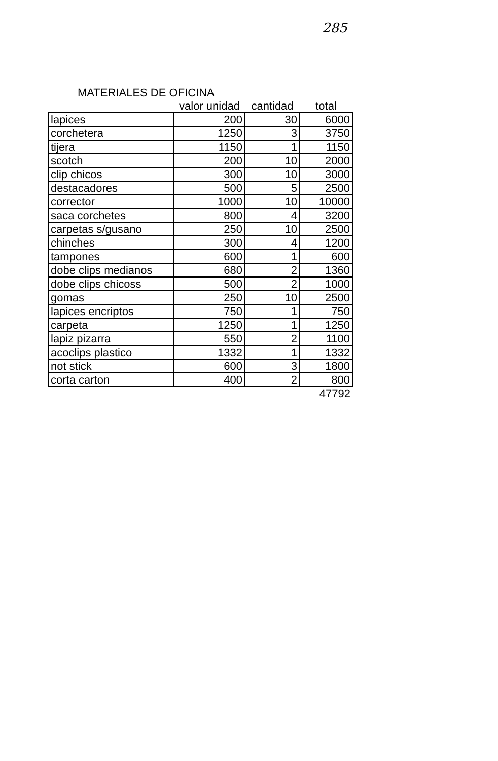285
MATERIALES DE OFICINA
| | valor unidad | cantidad | total |
| --- | --- | --- | --- |
| lapices | 200 | 30 | 6000 |
| corchetera | 1250 | 3 | 3750 |
| tijera | 1150 | 1 | 1150 |
| scotch | 200 | 10 | 2000 |
| clip chicos | 300 | 10 | 3000 |
| destacadores | 500 | 5 | 2500 |
| corrector | 1000 | 10 | 10000 |
| saca corchetes | 800 | 4 | 3200 |
| carpetas s/gusano | 250 | 10 | 2500 |
| chinches | 300 | 4 | 1200 |
| tampones | 600 | 1 | 600 |
| dobe clips medianos | 680 | 2 | 1360 |
| dobe clips chicoss | 500 | 2 | 1000 |
| gomas | 250 | 10 | 2500 |
| lapices encriptos | 750 | 1 | 750 |
| carpeta | 1250 | 1 | 1250 |
| lapiz pizarra | 550 | 2 | 1100 |
| acoclips plastico | 1332 | 1 | 1332 |
| not stick | 600 | 3 | 1800 |
| corta carton | 400 | 2 | 800 |
| | | | 47792 |